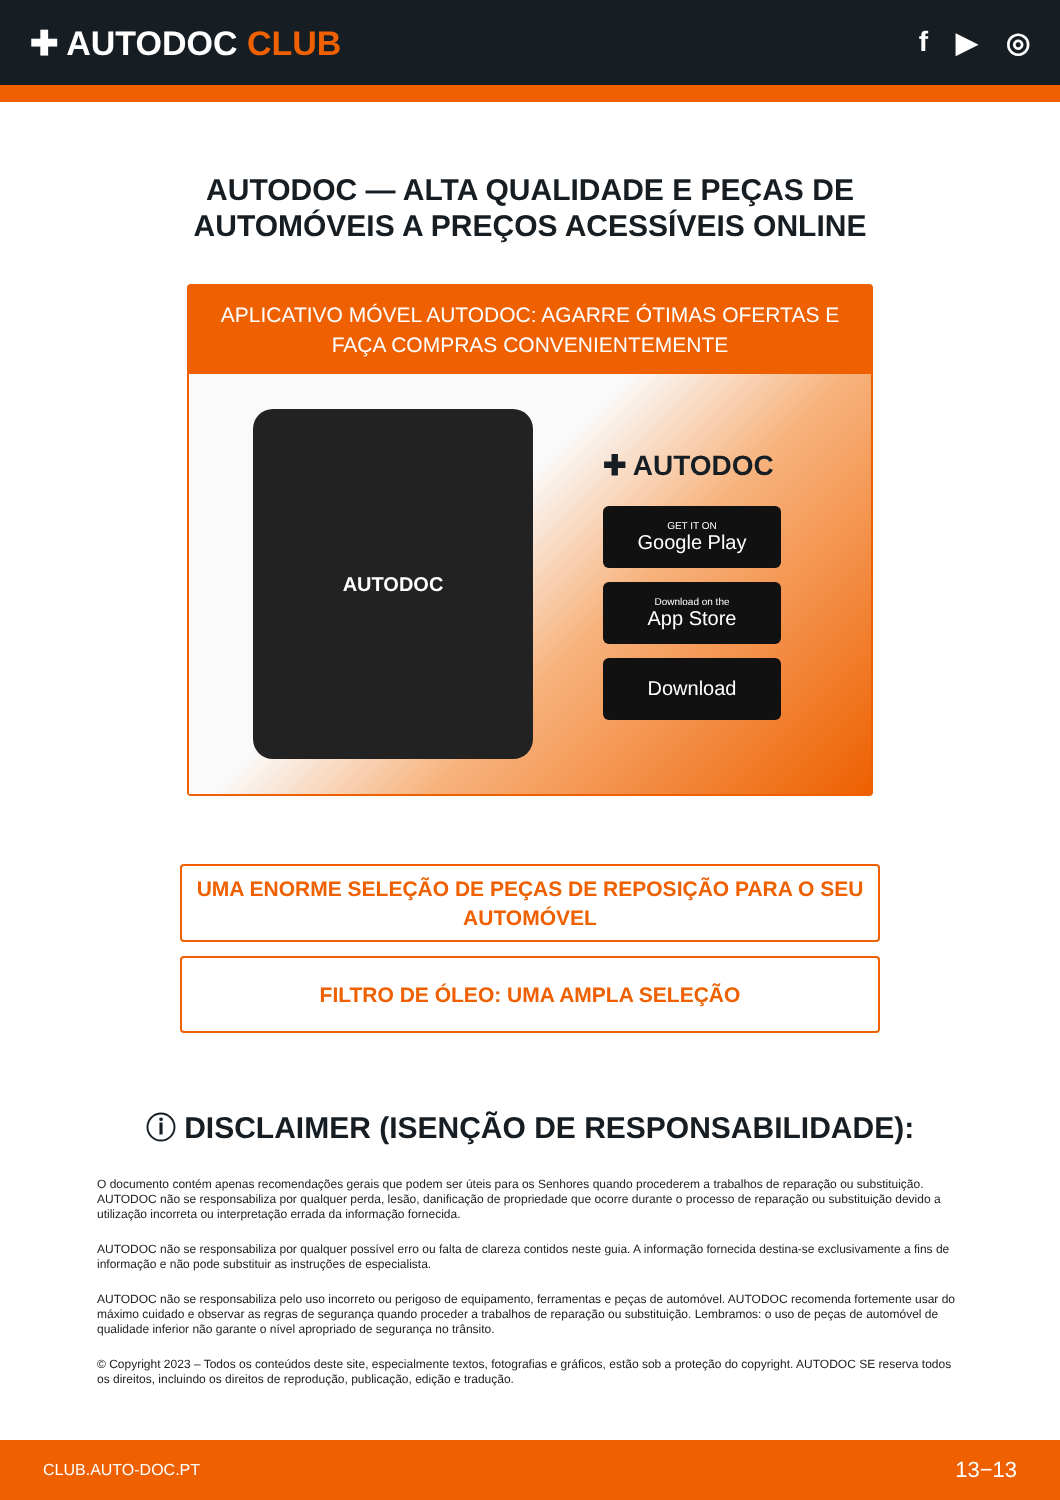✚ AUTODOC CLUB
f ▶ ◎
AUTODOC — ALTA QUALIDADE E PEÇAS DE
AUTOMÓVEIS A PREÇOS ACESSÍVEIS ONLINE
APLICATIVO MÓVEL AUTODOC: AGARRE ÓTIMAS OFERTAS E FAÇA COMPRAS CONVENIENTEMENTE
AUTODOC
✚ AUTODOC
GET IT ON
Google Play
Download on the
App Store
Download
UMA ENORME SELEÇÃO DE PEÇAS DE REPOSIÇÃO PARA O SEU AUTOMÓVEL
FILTRO DE ÓLEO: UMA AMPLA SELEÇÃO
ⓘ DISCLAIMER (ISENÇÃO DE RESPONSABILIDADE):
O documento contém apenas recomendações gerais que podem ser úteis para os Senhores quando procederem a trabalhos de reparação ou substituição. AUTODOC não se responsabiliza por qualquer perda, lesão, danificação de propriedade que ocorre durante o processo de reparação ou substituição devido a utilização incorreta ou interpretação errada da informação fornecida.
AUTODOC não se responsabiliza por qualquer possível erro ou falta de clareza contidos neste guia. A informação fornecida destina-se exclusivamente a fins de informação e não pode substituir as instruções de especialista.
AUTODOC não se responsabiliza pelo uso incorreto ou perigoso de equipamento, ferramentas e peças de automóvel. AUTODOC recomenda fortemente usar do máximo cuidado e observar as regras de segurança quando proceder a trabalhos de reparação ou substituição. Lembramos: o uso de peças de automóvel de qualidade inferior não garante o nível apropriado de segurança no trânsito.
© Copyright 2023 – Todos os conteúdos deste site, especialmente textos, fotografias e gráficos, estão sob a proteção do copyright. AUTODOC SE reserva todos os direitos, incluindo os direitos de reprodução, publicação, edição e tradução.
CLUB.AUTO-DOC.PT 13−13